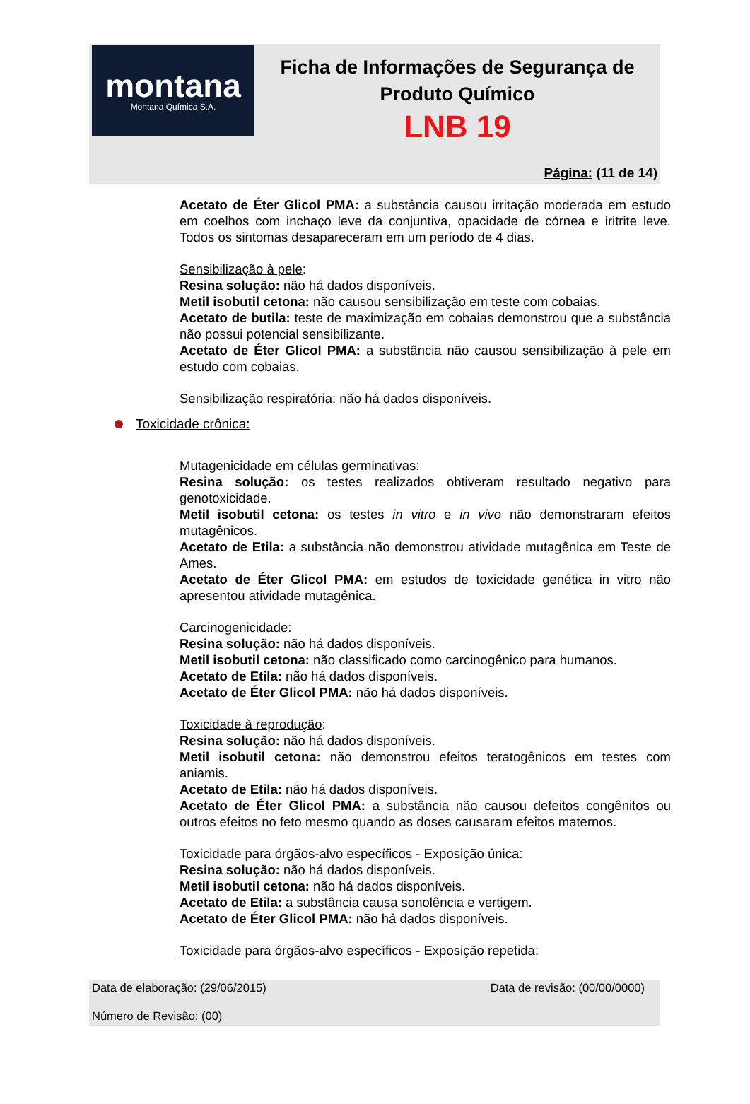montana
Montana Química S.A.
Ficha de Informações de Segurança de
Produto Químico
LNB 19
Página: (11 de 14)
Acetato de Éter Glicol PMA: a substância causou irritação moderada em estudo em coelhos com inchaço leve da conjuntiva, opacidade de córnea e iritrite leve. Todos os sintomas desapareceram em um período de 4 dias.
Sensibilização à pele:
Resina solução: não há dados disponíveis.
Metil isobutil cetona: não causou sensibilização em teste com cobaias.
Acetato de butila: teste de maximização em cobaias demonstrou que a substância não possui potencial sensibilizante.
Acetato de Éter Glicol PMA: a substância não causou sensibilização à pele em estudo com cobaias.
Sensibilização respiratória: não há dados disponíveis.
Toxicidade crônica:
Mutagenicidade em células germinativas:
Resina solução: os testes realizados obtiveram resultado negativo para genotoxicidade.
Metil isobutil cetona: os testes in vitro e in vivo não demonstraram efeitos mutagênicos.
Acetato de Etila: a substância não demonstrou atividade mutagênica em Teste de Ames.
Acetato de Éter Glicol PMA: em estudos de toxicidade genética in vitro não apresentou atividade mutagênica.
Carcinogenicidade:
Resina solução: não há dados disponíveis.
Metil isobutil cetona: não classificado como carcinogênico para humanos.
Acetato de Etila: não há dados disponíveis.
Acetato de Éter Glicol PMA: não há dados disponíveis.
Toxicidade à reprodução:
Resina solução: não há dados disponíveis.
Metil isobutil cetona: não demonstrou efeitos teratogênicos em testes com aniamis.
Acetato de Etila: não há dados disponíveis.
Acetato de Éter Glicol PMA: a substância não causou defeitos congênitos ou outros efeitos no feto mesmo quando as doses causaram efeitos maternos.
Toxicidade para órgãos-alvo específicos - Exposição única:
Resina solução: não há dados disponíveis.
Metil isobutil cetona: não há dados disponíveis.
Acetato de Etila: a substância causa sonolência e vertigem.
Acetato de Éter Glicol PMA: não há dados disponíveis.
Toxicidade para órgãos-alvo específicos - Exposição repetida:
Data de elaboração: (29/06/2015) Data de revisão: (00/00/0000)
Número de Revisão: (00)